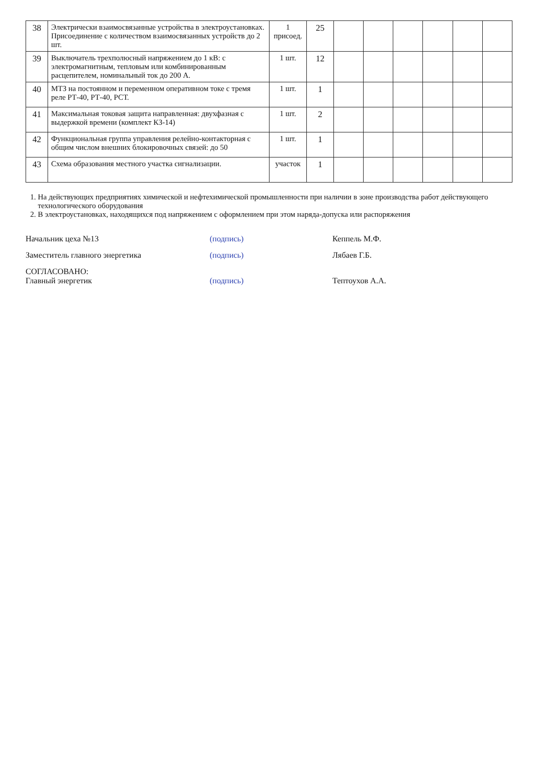| 38 | Электрически взаимосвязанные устройства в электроустановках. Присоединение с количеством взаимосвязанных устройств до 2 шт. | 1 присоед. | 25 | | | | | | |
| 39 | Выключатель трехполюсный напряжением до 1 кВ: с электромагнитным, тепловым или комбинированным расцепителем, номинальный ток до 200 А. | 1 шт. | 12 | | | | | | |
| 40 | МТЗ на постоянном и переменном оперативном токе с тремя реле РТ-40, РТ-40, РСТ. | 1 шт. | 1 | | | | | | |
| 41 | Максимальная токовая защита направленная: двухфазная с выдержкой времени (комплект КЗ-14) | 1 шт. | 2 | | | | | | |
| 42 | Функциональная группа управления релейно-контакторная с общим числом внешних блокировочных связей: до 50 | 1 шт. | 1 | | | | | | |
| 43 | Схема образования местного участка сигнализации. | участок | 1 | | | | | | |
1. На действующих предприятиях химической и нефтехимической промышленности при наличии в зоне производства работ действующего технологического оборудования
2. В электроустановках, находящихся под напряжением с оформлением при этом наряда-допуска или распоряжения
Начальник цеха №13 (подпись) Кеппель М.Ф.
Заместитель главного энергетика (подпись) Лябаев Г.Б.
СОГЛАСОВАНО:
Главный энергетик (подпись) Тептоухов А.А.